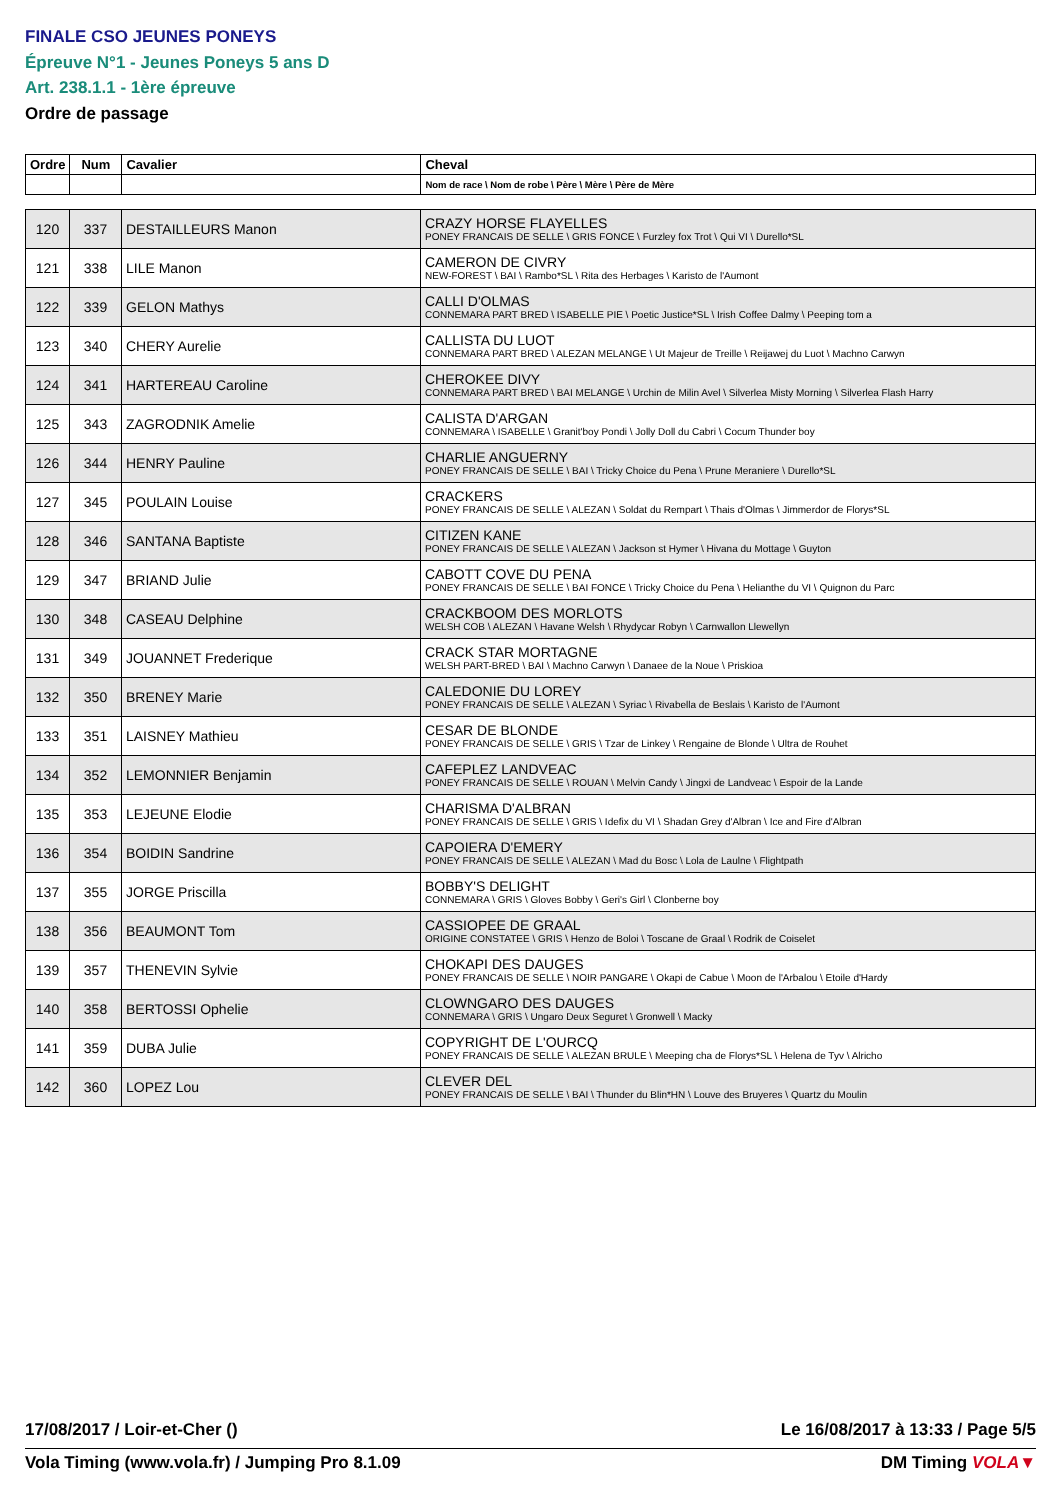FINALE CSO JEUNES PONEYS
Épreuve N°1 - Jeunes Poneys 5 ans D
Art. 238.1.1 - 1ère épreuve
Ordre de passage
| Ordre | Num | Cavalier | Cheval |
| | | | Nom de race \ Nom de robe \ Père \ Mère \ Père de Mère |
| 120 | 337 | DESTAILLEURS Manon | CRAZY HORSE FLAYELLES PONEY FRANCAIS DE SELLE \ GRIS FONCE \ Furzley fox Trot \ Qui VI \ Durello*SL |
| 121 | 338 | LILE Manon | CAMERON DE CIVRY NEW-FOREST \ BAI \ Rambo*SL \ Rita des Herbages \ Karisto de l'Aumont |
| 122 | 339 | GELON Mathys | CALLI D'OLMAS CONNEMARA PART BRED \ ISABELLE PIE \ Poetic Justice*SL \ Irish Coffee Dalmy \ Peeping tom a |
| 123 | 340 | CHERY Aurelie | CALLISTA DU LUOT CONNEMARA PART BRED \ ALEZAN MELANGE \ Ut Majeur de Treille \ Reijawej du Luot \ Machno Carwyn |
| 124 | 341 | HARTEREAU Caroline | CHEROKEE DIVY CONNEMARA PART BRED \ BAI MELANGE \ Urchin de Milin Avel \ Silverlea Misty Morning \ Silverlea Flash Harry |
| 125 | 343 | ZAGRODNIK Amelie | CALISTA D'ARGAN CONNEMARA \ ISABELLE \ Granit'boy Pondi \ Jolly Doll du Cabri \ Cocum Thunder boy |
| 126 | 344 | HENRY Pauline | CHARLIE ANGUERNY PONEY FRANCAIS DE SELLE \ BAI \ Tricky Choice du Pena \ Prune Meraniere \ Durello*SL |
| 127 | 345 | POULAIN Louise | CRACKERS PONEY FRANCAIS DE SELLE \ ALEZAN \ Soldat du Rempart \ Thais d'Olmas \ Jimmerdor de Florys*SL |
| 128 | 346 | SANTANA Baptiste | CITIZEN KANE PONEY FRANCAIS DE SELLE \ ALEZAN \ Jackson st Hymer \ Hivana du Mottage \ Guyton |
| 129 | 347 | BRIAND Julie | CABOTT COVE DU PENA PONEY FRANCAIS DE SELLE \ BAI FONCE \ Tricky Choice du Pena \ Helianthe du VI \ Quignon du Parc |
| 130 | 348 | CASEAU Delphine | CRACKBOOM DES MORLOTS WELSH COB \ ALEZAN \ Havane Welsh \ Rhydycar Robyn \ Carnwallon Llewellyn |
| 131 | 349 | JOUANNET Frederique | CRACK STAR MORTAGNE WELSH PART-BRED \ BAI \ Machno Carwyn \ Danaee de la Noue \ Priskioa |
| 132 | 350 | BRENEY Marie | CALEDONIE DU LOREY PONEY FRANCAIS DE SELLE \ ALEZAN \ Syriac \ Rivabella de Beslais \ Karisto de l'Aumont |
| 133 | 351 | LAISNEY Mathieu | CESAR DE BLONDE PONEY FRANCAIS DE SELLE \ GRIS \ Tzar de Linkey \ Rengaine de Blonde \ Ultra de Rouhet |
| 134 | 352 | LEMONNIER Benjamin | CAFEPLEZ LANDVEAC PONEY FRANCAIS DE SELLE \ ROUAN \ Melvin Candy \ Jingxi de Landveac \ Espoir de la Lande |
| 135 | 353 | LEJEUNE Elodie | CHARISMA D'ALBRAN PONEY FRANCAIS DE SELLE \ GRIS \ Idefix du VI \ Shadan Grey d'Albran \ Ice and Fire d'Albran |
| 136 | 354 | BOIDIN Sandrine | CAPOIERA D'EMERY PONEY FRANCAIS DE SELLE \ ALEZAN \ Mad du Bosc \ Lola de Laulne \ Flightpath |
| 137 | 355 | JORGE Priscilla | BOBBY'S DELIGHT CONNEMARA \ GRIS \ Gloves Bobby \ Geri's Girl \ Clonberne boy |
| 138 | 356 | BEAUMONT Tom | CASSIOPEE DE GRAAL ORIGINE CONSTATEE \ GRIS \ Henzo de Boloi \ Toscane de Graal \ Rodrik de Coiselet |
| 139 | 357 | THENEVIN Sylvie | CHOKAPI DES DAUGES PONEY FRANCAIS DE SELLE \ NOIR PANGARE \ Okapi de Cabue \ Moon de l'Arbalou \ Etoile d'Hardy |
| 140 | 358 | BERTOSSI Ophelie | CLOWNGARO DES DAUGES CONNEMARA \ GRIS \ Ungaro Deux Seguret \ Gronwell \ Macky |
| 141 | 359 | DUBA Julie | COPYRIGHT DE L'OURCQ PONEY FRANCAIS DE SELLE \ ALEZAN BRULE \ Meeping cha de Florys*SL \ Helena de Tyv \ Alricho |
| 142 | 360 | LOPEZ Lou | CLEVER DEL PONEY FRANCAIS DE SELLE \ BAI \ Thunder du Blin*HN \ Louve des Bruyeres \ Quartz du Moulin |
17/08/2017 / Loir-et-Cher () Le 16/08/2017 à 13:33 / Page 5/5
Vola Timing (www.vola.fr) / Jumping Pro 8.1.09 DM Timing VOLA▼